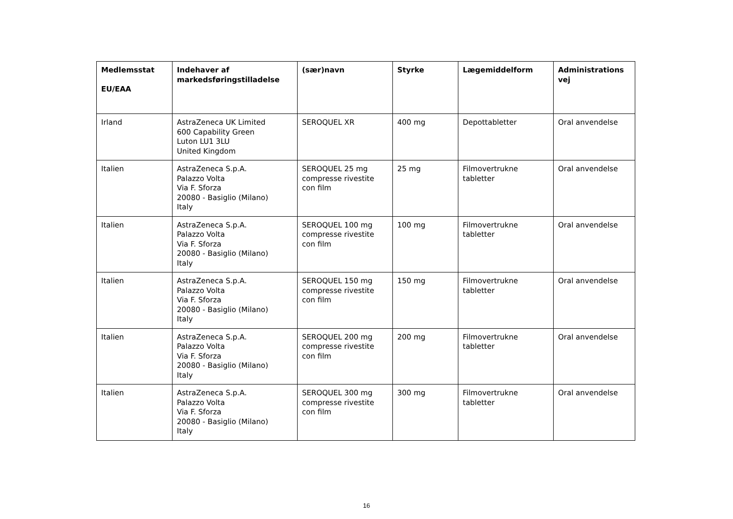| Medlemsstat EU/EAA | Indehaver af markedsføringstilladelse | (sær)navn | Styrke | Lægemiddelform | Administrations vej |
| --- | --- | --- | --- | --- | --- |
| Irland | AstraZeneca UK Limited 600 Capability Green Luton LU1 3LU United Kingdom | SEROQUEL XR | 400 mg | Depottabletter | Oral anvendelse |
| Italien | AstraZeneca S.p.A. Palazzo Volta Via F. Sforza 20080 - Basiglio (Milano) Italy | SEROQUEL 25 mg compresse rivestite con film | 25 mg | Filmovertrukne tabletter | Oral anvendelse |
| Italien | AstraZeneca S.p.A. Palazzo Volta Via F. Sforza 20080 - Basiglio (Milano) Italy | SEROQUEL 100 mg compresse rivestite con film | 100 mg | Filmovertrukne tabletter | Oral anvendelse |
| Italien | AstraZeneca S.p.A. Palazzo Volta Via F. Sforza 20080 - Basiglio (Milano) Italy | SEROQUEL 150 mg compresse rivestite con film | 150 mg | Filmovertrukne tabletter | Oral anvendelse |
| Italien | AstraZeneca S.p.A. Palazzo Volta Via F. Sforza 20080 - Basiglio (Milano) Italy | SEROQUEL 200 mg compresse rivestite con film | 200 mg | Filmovertrukne tabletter | Oral anvendelse |
| Italien | AstraZeneca S.p.A. Palazzo Volta Via F. Sforza 20080 - Basiglio (Milano) Italy | SEROQUEL 300 mg compresse rivestite con film | 300 mg | Filmovertrukne tabletter | Oral anvendelse |
16